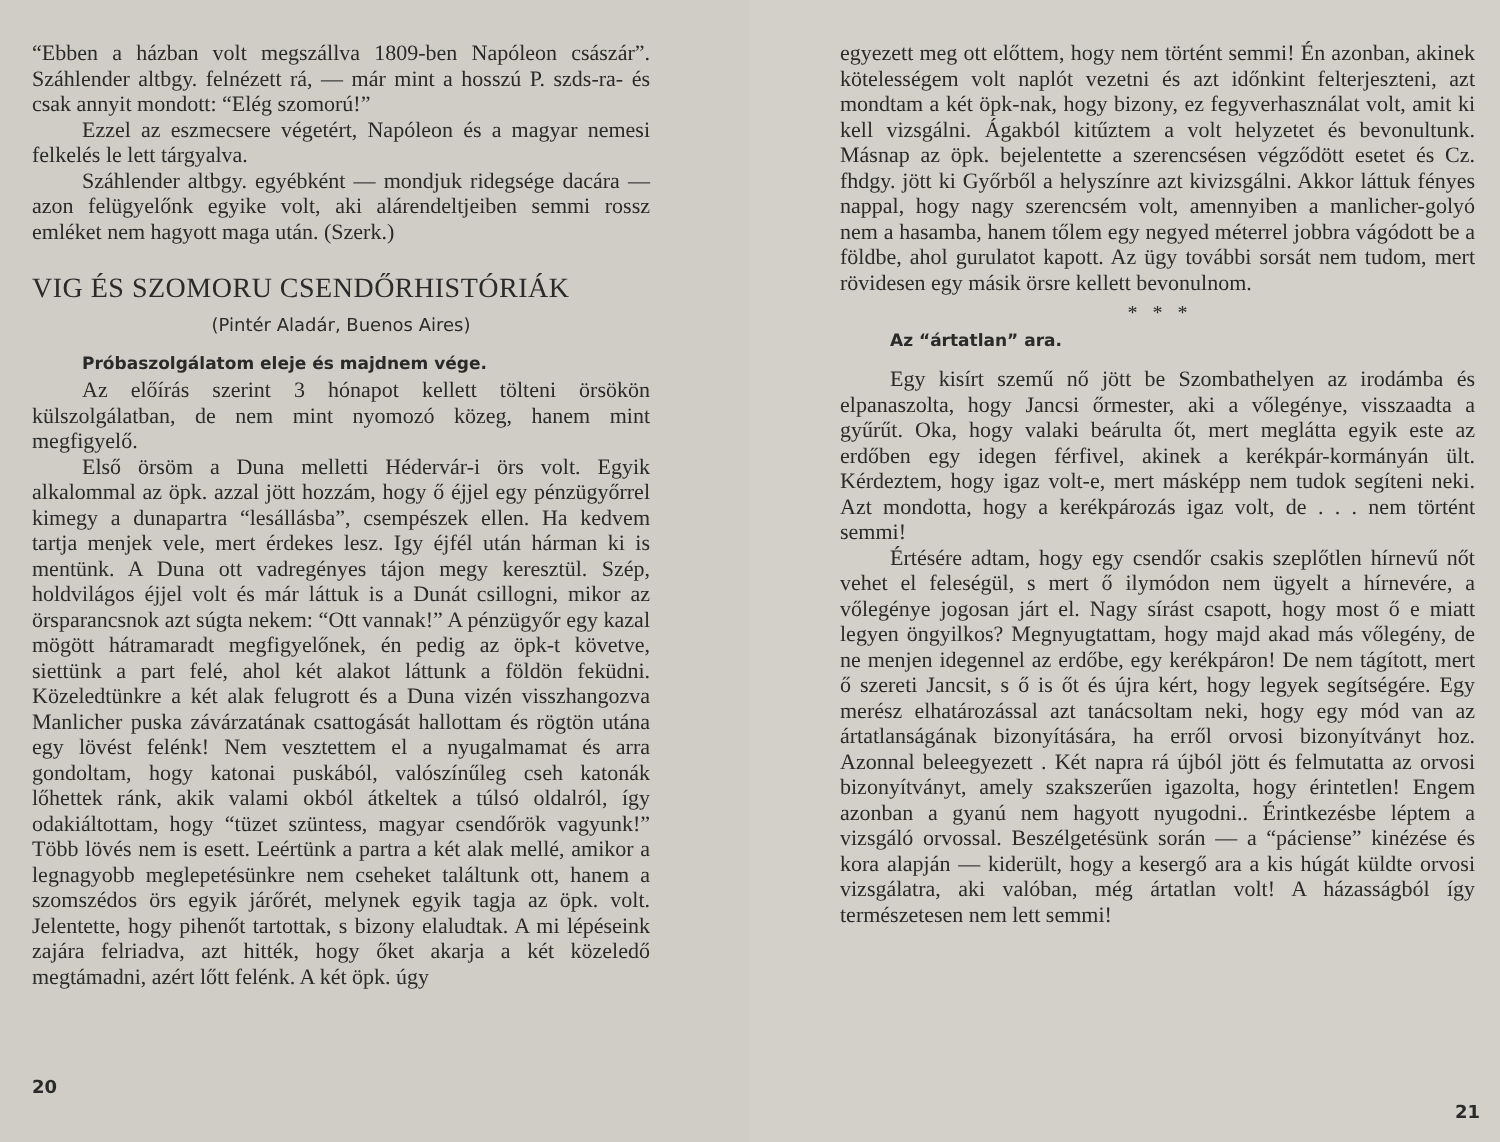“Ebben a házban volt megszállva 1809-ben Napóleon császár”. Száhlender altbgy. felnézett rá, — már mint a hosszú P. szds-ra- és csak annyit mondott: “Elég szomorú!”
Ezzel az eszmecsere végetért, Napóleon és a magyar nemesi felkelés le lett tárgyalva.
Száhlender altbgy. egyébként — mondjuk ridegsége dacára — azon felügyelőnk egyike volt, aki alárendeltjeiben semmi rossz emléket nem hagyott maga után. (Szerk.)
VIG ÉS SZOMORU CSENDŐRHISTÓRIÁK
(Pintér Aladár, Buenos Aires)
Próbaszolgálatom eleje és majdnem vége.
Az előírás szerint 3 hónapot kellett tölteni örsökön külszolgálatban, de nem mint nyomozó közeg, hanem mint megfigyelő.
Első örsöm a Duna melletti Hédervár-i örs volt. Egyik alkalommal az öpk. azzal jött hozzám, hogy ő éjjel egy pénzügyőrrel kimegy a dunapartra “lesállásba”, csempészek ellen. Ha kedvem tartja menjek vele, mert érdekes lesz. Igy éjfél után hárman ki is mentünk. A Duna ott vadregényes tájon megy keresztül. Szép, holdvilágos éjjel volt és már láttuk is a Dunát csillogni, mikor az örsparancsnok azt súgta nekem: “Ott vannak!” A pénzügyőr egy kazal mögött hátramaradt megfigyelőnek, én pedig az öpk-t követve, siettünk a part felé, ahol két alakot láttunk a földön feküdni. Közeledtünkre a két alak felugrott és a Duna vizén visszhangozva Manlicher puska závárzatának csattogását hallottam és rögtön utána egy lövést felénk! Nem vesztettem el a nyugalmamat és arra gondoltam, hogy katonai puskából, valószínűleg cseh katonák lőhettek ránk, akik valami okból átkeltek a túlsó oldalról, így odakiáltottam, hogy “tüzet szüntess, magyar csendőrök vagyunk!” Több lövés nem is esett. Leértünk a partra a két alak mellé, amikor a legnagyobb meglepetésünkre nem cseheket találtunk ott, hanem a szomszédos örs egyik járőrét, melynek egyik tagja az öpk. volt. Jelentette, hogy pihenőt tartottak, s bizony elaludtak. A mi lépéseink zajára felriadva, azt hitték, hogy őket akarja a két közeledő megtámadni, azért lőtt felénk. A két öpk. úgy
20
egyezett meg ott előttem, hogy nem történt semmi! Én azonban, akinek kötelességem volt naplót vezetni és azt időnkint felterjeszteni, azt mondtam a két öpk-nak, hogy bizony, ez fegyverhasználat volt, amit ki kell vizsgálni. Ágakból kitűztem a volt helyzetet és bevonultunk. Másnap az öpk. bejelentette a szerencsésen végződött esetet és Cz. fhdgy. jött ki Győrből a helyszínre azt kivizsgálni. Akkor láttuk fényes nappal, hogy nagy szerencsém volt, amennyiben a manlicher-golyó nem a hasamba, hanem tőlem egy negyed méterrel jobbra vágódott be a földbe, ahol gurulatot kapott. Az ügy további sorsát nem tudom, mert rövidesen egy másik örsre kellett bevonulnom.
* * *
Az “ártatlan” ara.
Egy kisírt szemű nő jött be Szombathelyen az irodámba és elpanaszolta, hogy Jancsi őrmester, aki a vőlegénye, visszaadta a gyűrűt. Oka, hogy valaki beárulta őt, mert meglátta egyik este az erdőben egy idegen férfivel, akinek a kerékpár-kormányán ült. Kérdeztem, hogy igaz volt-e, mert másképp nem tudok segíteni neki. Azt mondotta, hogy a kerékpározás igaz volt, de . . . nem történt semmi!
Értésére adtam, hogy egy csendőr csakis szeplőtlen hírnevű nőt vehet el feleségül, s mert ő ilymódon nem ügyelt a hírnevére, a vőlegénye jogosan járt el. Nagy sírást csapott, hogy most ő e miatt legyen öngyilkos? Megnyugtattam, hogy majd akad más vőlegény, de ne menjen idegennel az erdőbe, egy kerékpáron! De nem tágított, mert ő szereti Jancsit, s ő is őt és újra kért, hogy legyek segítségére. Egy merész elhatározással azt tanácsoltam neki, hogy egy mód van az ártatlanságának bizonyítására, ha erről orvosi bizonyítványt hoz. Azonnal beleegyezett . Két napra rá újból jött és felmutatta az orvosi bizonyítványt, amely szakszerűen igazolta, hogy érintetlen! Engem azonban a gyanú nem hagyott nyugodni.. Érintkezésbe léptem a vizsgáló orvossal. Beszélgetésünk során — a “páciense” kinézése és kora alapján — kiderült, hogy a kesergő ara a kis húgát küldte orvosi vizsgálatra, aki valóban, még ártatlan volt! A házasságból így természetesen nem lett semmi!
21